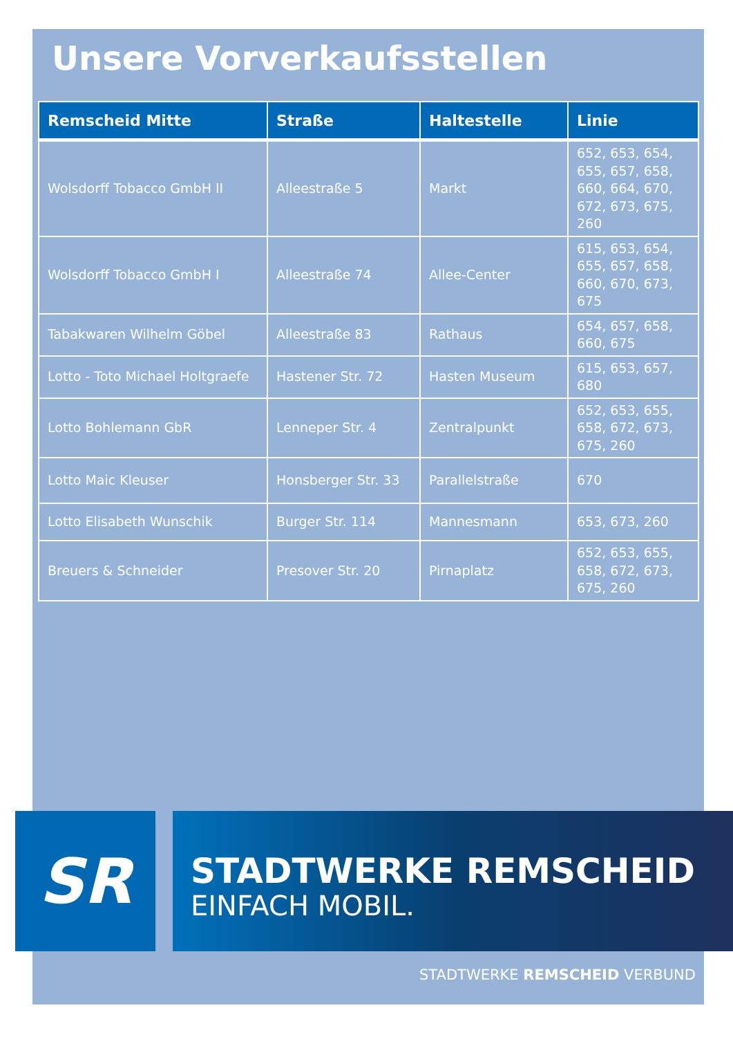Unsere Vorverkaufsstellen
| Remscheid Mitte | Straße | Haltestelle | Linie |
| --- | --- | --- | --- |
| Wolsdorff Tobacco GmbH II | Alleestraße 5 | Markt | 652, 653, 654, 655, 657, 658, 660, 664, 670, 672, 673, 675, 260 |
| Wolsdorff Tobacco GmbH I | Alleestraße 74 | Allee-Center | 615, 653, 654, 655, 657, 658, 660, 670, 673, 675 |
| Tabakwaren Wilhelm Göbel | Alleestraße 83 | Rathaus | 654, 657, 658, 660, 675 |
| Lotto - Toto Michael Holtgraefe | Hastener Str. 72 | Hasten Museum | 615, 653, 657, 680 |
| Lotto Bohlemann GbR | Lenneper Str. 4 | Zentralpunkt | 652, 653, 655, 658, 672, 673, 675, 260 |
| Lotto Maic Kleuser | Honsberger Str. 33 | Parallelstraße | 670 |
| Lotto Elisabeth Wunschik | Burger Str. 114 | Mannesmann | 653, 673, 260 |
| Breuers & Schneider | Presover Str. 20 | Pirnaplatz | 652, 653, 655, 658, 672, 673, 675, 260 |
SR
STADTWERKE REMSCHEID
EINFACH MOBIL.
STADTWERKE REMSCHEID VERBUND